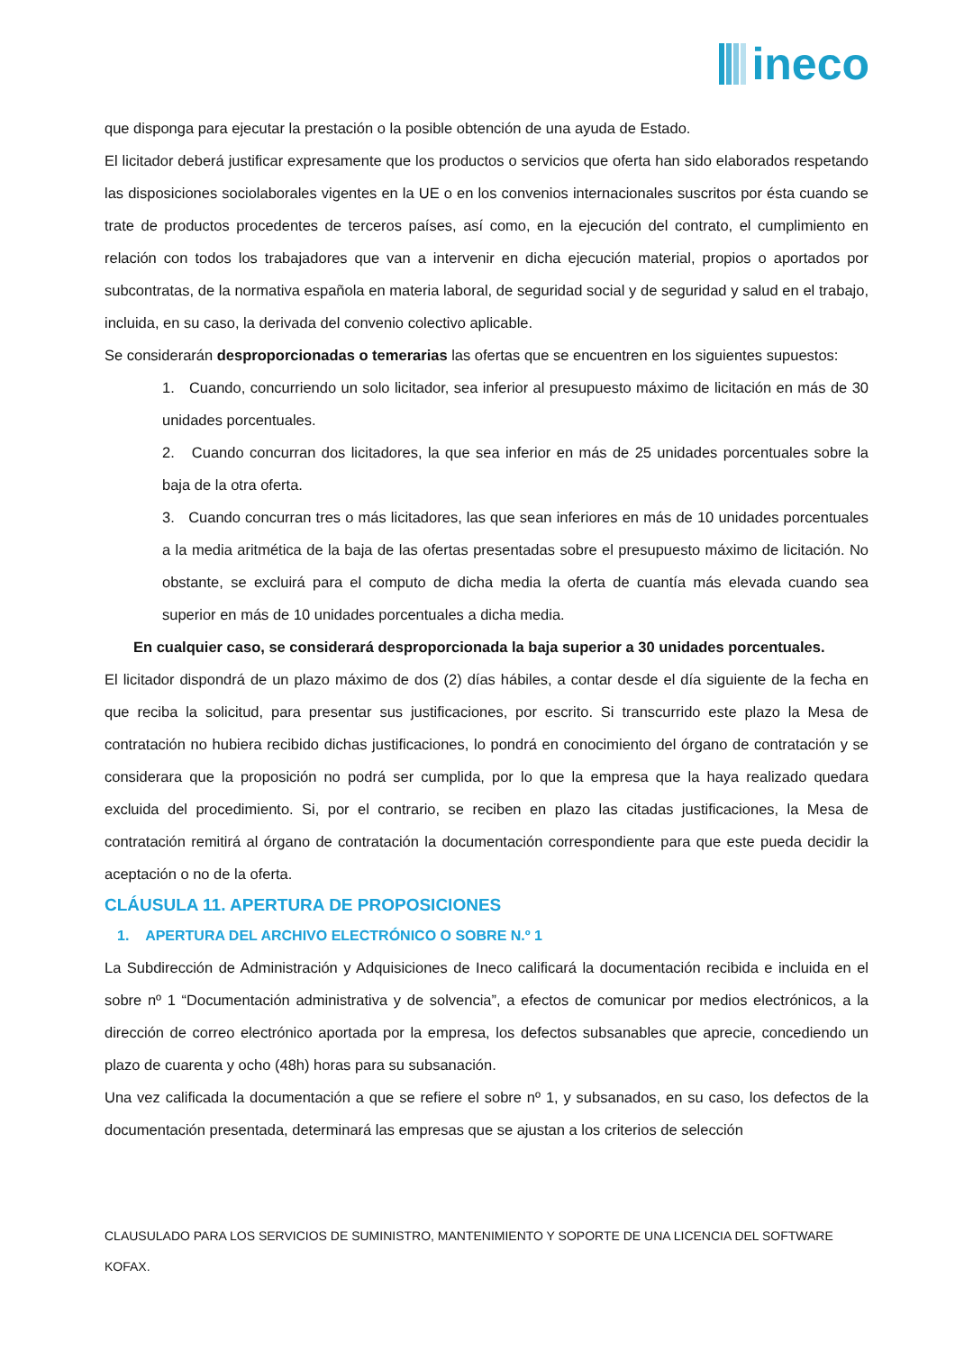ineco
que disponga para ejecutar la prestación o la posible obtención de una ayuda de Estado.
El licitador deberá justificar expresamente que los productos o servicios que oferta han sido elaborados respetando las disposiciones sociolaborales vigentes en la UE o en los convenios internacionales suscritos por ésta cuando se trate de productos procedentes de terceros países, así como, en la ejecución del contrato, el cumplimiento en relación con todos los trabajadores que van a intervenir en dicha ejecución material, propios o aportados por subcontratas, de la normativa española en materia laboral, de seguridad social y de seguridad y salud en el trabajo, incluida, en su caso, la derivada del convenio colectivo aplicable.
Se considerarán desproporcionadas o temerarias las ofertas que se encuentren en los siguientes supuestos:
1. Cuando, concurriendo un solo licitador, sea inferior al presupuesto máximo de licitación en más de 30 unidades porcentuales.
2. Cuando concurran dos licitadores, la que sea inferior en más de 25 unidades porcentuales sobre la baja de la otra oferta.
3. Cuando concurran tres o más licitadores, las que sean inferiores en más de 10 unidades porcentuales a la media aritmética de la baja de las ofertas presentadas sobre el presupuesto máximo de licitación. No obstante, se excluirá para el computo de dicha media la oferta de cuantía más elevada cuando sea superior en más de 10 unidades porcentuales a dicha media.
En cualquier caso, se considerará desproporcionada la baja superior a 30 unidades porcentuales.
El licitador dispondrá de un plazo máximo de dos (2) días hábiles, a contar desde el día siguiente de la fecha en que reciba la solicitud, para presentar sus justificaciones, por escrito. Si transcurrido este plazo la Mesa de contratación no hubiera recibido dichas justificaciones, lo pondrá en conocimiento del órgano de contratación y se considerara que la proposición no podrá ser cumplida, por lo que la empresa que la haya realizado quedara excluida del procedimiento. Si, por el contrario, se reciben en plazo las citadas justificaciones, la Mesa de contratación remitirá al órgano de contratación la documentación correspondiente para que este pueda decidir la aceptación o no de la oferta.
CLÁUSULA 11. APERTURA DE PROPOSICIONES
1. APERTURA DEL ARCHIVO ELECTRÓNICO O SOBRE N.º 1
La Subdirección de Administración y Adquisiciones de Ineco calificará la documentación recibida e incluida en el sobre nº 1 “Documentación administrativa y de solvencia”, a efectos de comunicar por medios electrónicos, a la dirección de correo electrónico aportada por la empresa, los defectos subsanables que aprecie, concediendo un plazo de cuarenta y ocho (48h) horas para su subsanación.
Una vez calificada la documentación a que se refiere el sobre nº 1, y subsanados, en su caso, los defectos de la documentación presentada, determinará las empresas que se ajustan a los criterios de selección
CLAUSULADO PARA LOS SERVICIOS DE SUMINISTRO, MANTENIMIENTO Y SOPORTE DE UNA LICENCIA DEL SOFTWARE KOFAX.